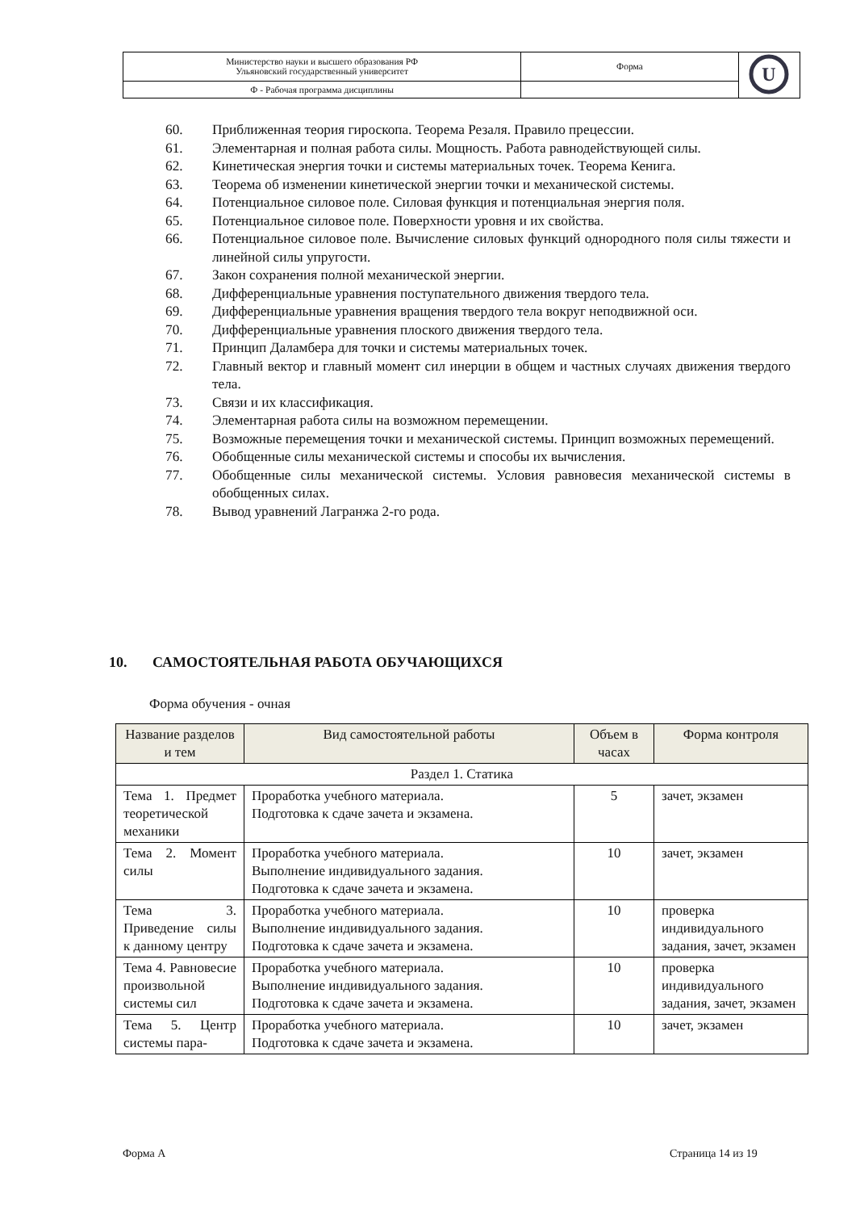| Министерство науки и высшего образования РФ Ульяновский государственный университет | Форма | U |
| Ф - Рабочая программа дисциплины | | |
60. Приближенная теория гироскопа. Теорема Резаля. Правило прецессии.
61. Элементарная и полная работа силы. Мощность. Работа равнодействующей силы.
62. Кинетическая энергия точки и системы материальных точек. Теорема Кенига.
63. Теорема об изменении кинетической энергии точки и механической системы.
64. Потенциальное силовое поле. Силовая функция и потенциальная энергия поля.
65. Потенциальное силовое поле. Поверхности уровня и их свойства.
66. Потенциальное силовое поле. Вычисление силовых функций однородного поля силы тяжести и линейной силы упругости.
67. Закон сохранения полной механической энергии.
68. Дифференциальные уравнения поступательного движения твердого тела.
69. Дифференциальные уравнения вращения твердого тела вокруг неподвижной оси.
70. Дифференциальные уравнения плоского движения твердого тела.
71. Принцип Даламбера для точки и системы материальных точек.
72. Главный вектор и главный момент сил инерции в общем и частных случаях движения твердого тела.
73. Связи и их классификация.
74. Элементарная работа силы на возможном перемещении.
75. Возможные перемещения точки и механической системы. Принцип возможных перемещений.
76. Обобщенные силы механической системы и способы их вычисления.
77. Обобщенные силы механической системы. Условия равновесия механической системы в обобщенных силах.
78. Вывод уравнений Лагранжа 2-го рода.
10. САМОСТОЯТЕЛЬНАЯ РАБОТА ОБУЧАЮЩИХСЯ
Форма обучения - очная
| Название разделов и тем | Вид самостоятельной работы | Объем в часах | Форма контроля |
| --- | --- | --- | --- |
| Раздел 1. Статика | | | |
| Тема 1. Предмет теоретической механики | Проработка учебного материала. Подготовка к сдаче зачета и экзамена. | 5 | зачет, экзамен |
| Тема 2. Момент силы | Проработка учебного материала. Выполнение индивидуального задания. Подготовка к сдаче зачета и экзамена. | 10 | зачет, экзамен |
| Тема 3. Приведение силы к данному центру | Проработка учебного материала. Выполнение индивидуального задания. Подготовка к сдаче зачета и экзамена. | 10 | проверка индивидуального задания, зачет, экзамен |
| Тема 4. Равновесие произвольной системы сил | Проработка учебного материала. Выполнение индивидуального задания. Подготовка к сдаче зачета и экзамена. | 10 | проверка индивидуального задания, зачет, экзамен |
| Тема 5. Центр системы пара- | Проработка учебного материала. Подготовка к сдаче зачета и экзамена. | 10 | зачет, экзамен |
Форма А Страница 14 из 19